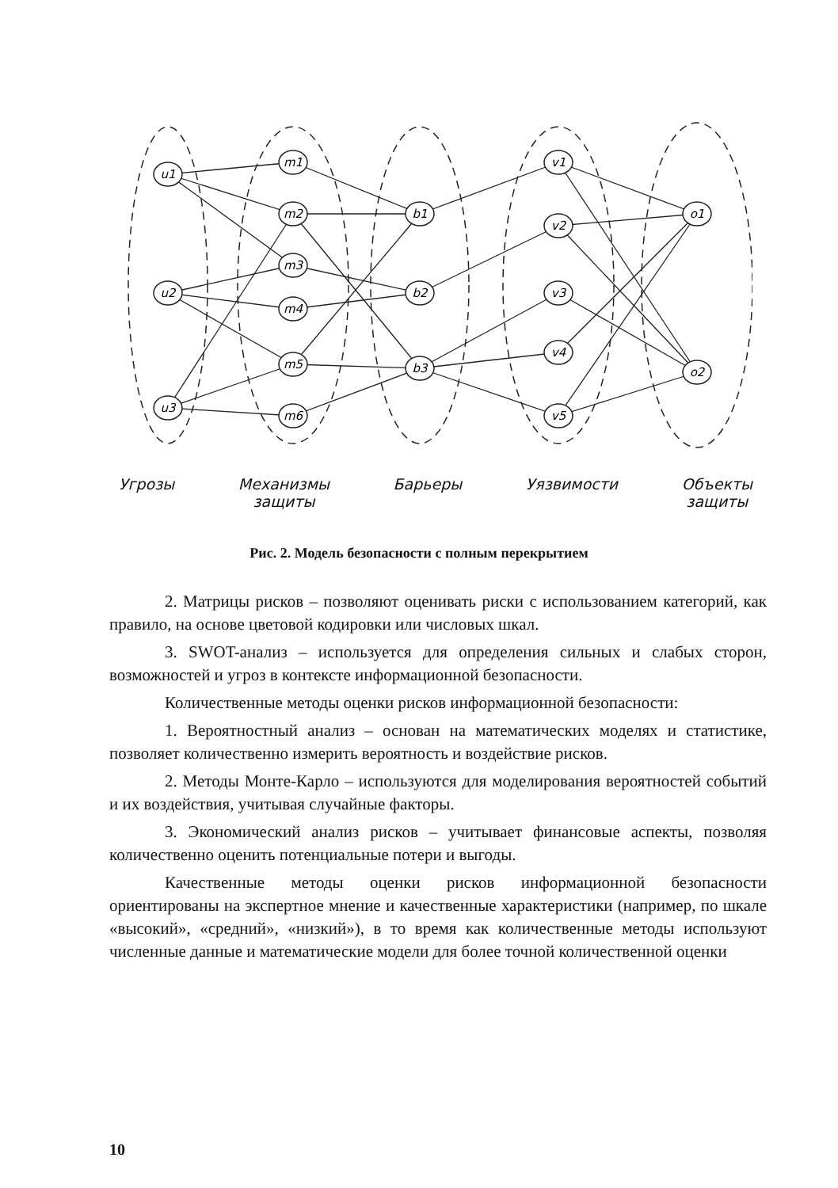u1
u2
u3
m1
m2
m3
m4
m5
m6
b1
b2
b3
v1
v2
v3
v4
v5
o1
o2
Угрозы Механизмы
защиты
Барьеры Уязвимости Объекты
защиты
Рис. 2. Модель безопасности с полным перекрытием
2. Матрицы рисков – позволяют оценивать риски с использованием категорий, как правило, на основе цветовой кодировки или числовых шкал.
3. SWOT-анализ – используется для определения сильных и слабых сторон, возможностей и угроз в контексте информационной безопасности.
Количественные методы оценки рисков информационной безопасности:
1. Вероятностный анализ – основан на математических моделях и статистике, позволяет количественно измерить вероятность и воздействие рисков.
2. Методы Монте-Карло – используются для моделирования вероятностей событий и их воздействия, учитывая случайные факторы.
3. Экономический анализ рисков – учитывает финансовые аспекты, позволяя количественно оценить потенциальные потери и выгоды.
Качественные методы оценки рисков информационной безопасности ориентированы на экспертное мнение и качественные характеристики (например, по шкале «высокий», «средний», «низкий»), в то время как количественные методы используют численные данные и математические модели для более точной количественной оценки
10